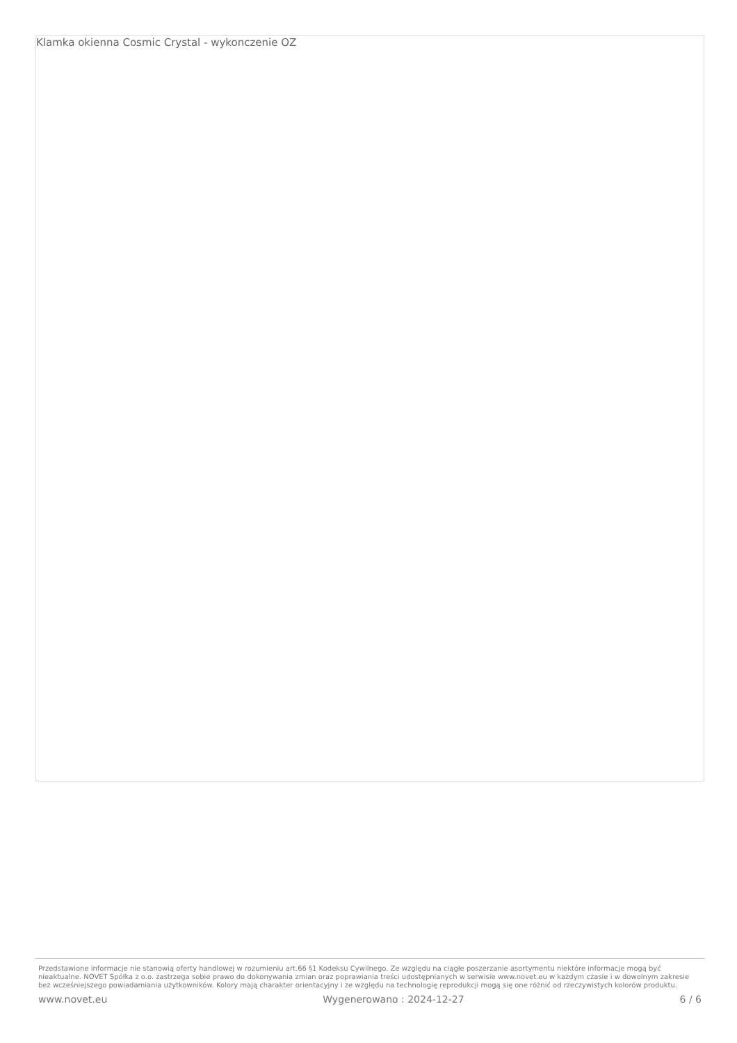Klamka okienna Cosmic Crystal - wykonczenie OZ
Przedstawione informacje nie stanowią oferty handlowej w rozumieniu art.66 §1 Kodeksu Cywilnego. Ze względu na ciągłe poszerzanie asortymentu niektóre informacje mogą być nieaktualne. NOVET Spółka z o.o. zastrzega sobie prawo do dokonywania zmian oraz poprawiania treści udostępnianych w serwisie www.novet.eu w każdym czasie i w dowolnym zakresie bez wcześniejszego powiadamiania użytkowników. Kolory mają charakter orientacyjny i ze względu na technologię reprodukcji mogą się one różnić od rzeczywistych kolorów produktu.
www.novet.eu Wygenerowano : 2024-12-27 6 / 6